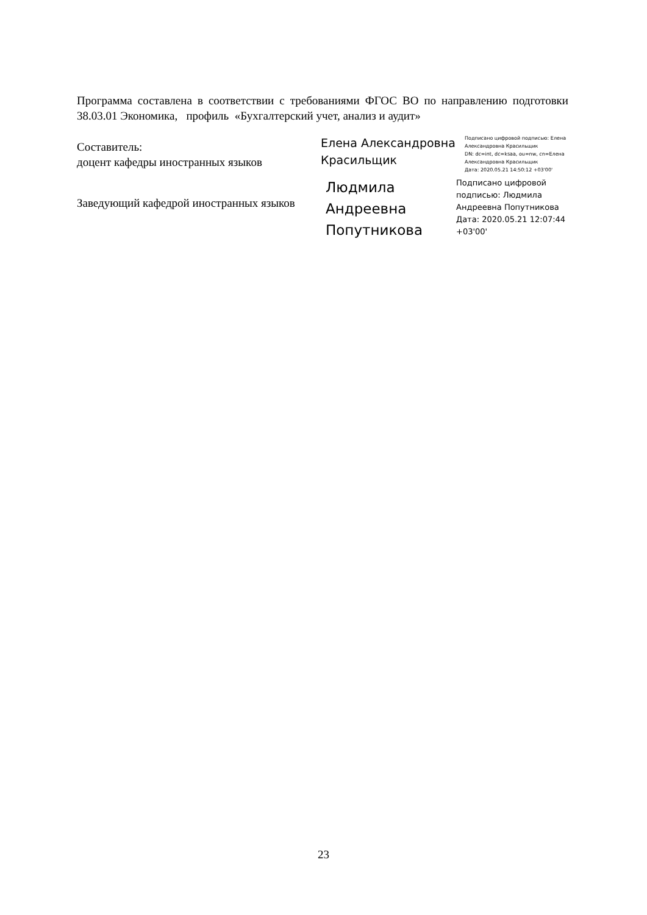Программа составлена в соответствии с требованиями ФГОС ВО по направлению подготовки 38.03.01 Экономика, профиль «Бухгалтерский учет, анализ и аудит»
Составитель:
доцент кафедры иностранных языков
Елена Александровна
Красильщик
Подписано цифровой подписью: Елена
Александровна Красильщик
DN: dc=int, dc=ksaa, ou=nw, cn=Елена
Александровна Красильщик
Дата: 2020.05.21 14:50:12 +03'00'
Заведующий кафедрой иностранных языков
Людмила
Андреевна
Попутникова
Подписано цифровой
подписью: Людмила
Андреевна Попутникова
Дата: 2020.05.21 12:07:44
+03'00'
23